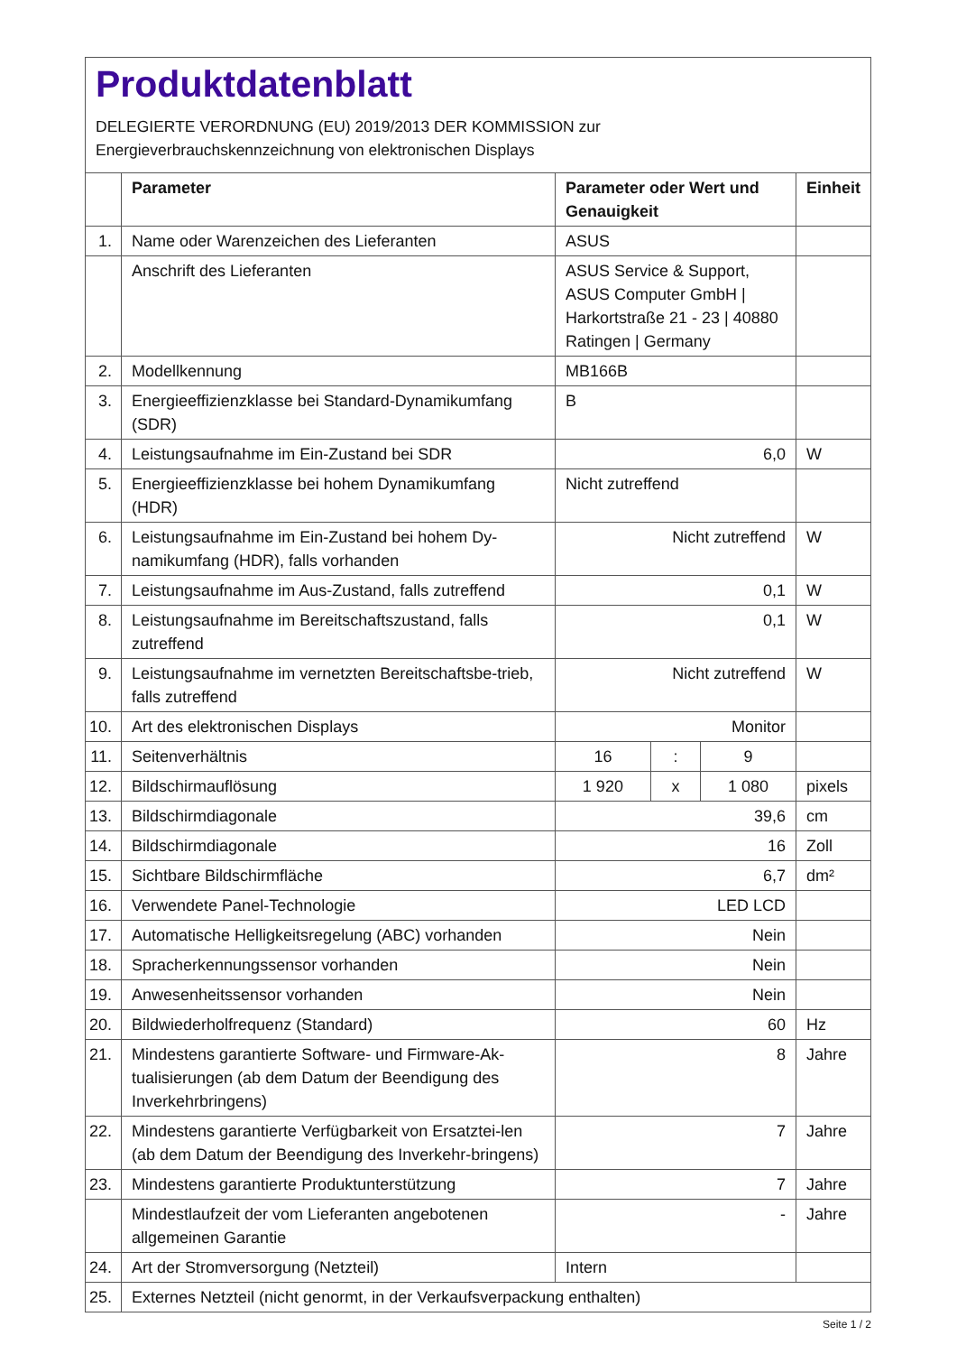Produktdatenblatt
DELEGIERTE VERORDNUNG (EU) 2019/2013 DER KOMMISSION zur
Energieverbrauchskennzeichnung von elektronischen Displays
| | Parameter | Parameter oder Wert und Genauigkeit | | | Einheit |
| --- | --- | --- | --- | --- | --- |
| 1. | Name oder Warenzeichen des Lieferanten | ASUS | | | |
| | Anschrift des Lieferanten | ASUS Service & Support, ASUS Computer GmbH / Harkortstraße 21 - 23 / 40880 Ratingen / Germany | | | |
| 2. | Modellkennung | MB166B | | | |
| 3. | Energieeffizienzklasse bei Standard-Dynamikumfang (SDR) | B | | | |
| 4. | Leistungsaufnahme im Ein-Zustand bei SDR | 6,0 | | | W |
| 5. | Energieeffizienzklasse bei hohem Dynamikumfang (HDR) | Nicht zutreffend | | | |
| 6. | Leistungsaufnahme im Ein-Zustand bei hohem Dy-namikumfang (HDR), falls vorhanden | Nicht zutreffend | | | W |
| 7. | Leistungsaufnahme im Aus-Zustand, falls zutreffend | 0,1 | | | W |
| 8. | Leistungsaufnahme im Bereitschaftszustand, falls zutreffend | 0,1 | | | W |
| 9. | Leistungsaufnahme im vernetzten Bereitschaftsbe-trieb, falls zutreffend | Nicht zutreffend | | | W |
| 10. | Art des elektronischen Displays | Monitor | | | |
| 11. | Seitenverhältnis | 16 | : | 9 | |
| 12. | Bildschirmauflösung | 1 920 | x | 1 080 | pixels |
| 13. | Bildschirmdiagonale | 39,6 | | | cm |
| 14. | Bildschirmdiagonale | 16 | | | Zoll |
| 15. | Sichtbare Bildschirmfläche | 6,7 | | | dm² |
| 16. | Verwendete Panel-Technologie | LED LCD | | | |
| 17. | Automatische Helligkeitsregelung (ABC) vorhanden | Nein | | | |
| 18. | Spracherkennungssensor vorhanden | Nein | | | |
| 19. | Anwesenheitssensor vorhanden | Nein | | | |
| 20. | Bildwiederholfrequenz (Standard) | 60 | | | Hz |
| 21. | Mindestens garantierte Software- und Firmware-Ak-tualisierungen (ab dem Datum der Beendigung des Inverkehrbringens) | 8 | | | Jahre |
| 22. | Mindestens garantierte Verfügbarkeit von Ersatztei-len (ab dem Datum der Beendigung des Inverkehr-bringens) | 7 | | | Jahre |
| 23. | Mindestens garantierte Produktunterstützung | 7 | | | Jahre |
| | Mindestlaufzeit der vom Lieferanten angebotenen allgemeinen Garantie | - | | | Jahre |
| 24. | Art der Stromversorgung (Netzteil) | Intern | | | |
| 25. | Externes Netzteil (nicht genormt, in der Verkaufsverpackung enthalten) | | | | |
Seite 1 / 2